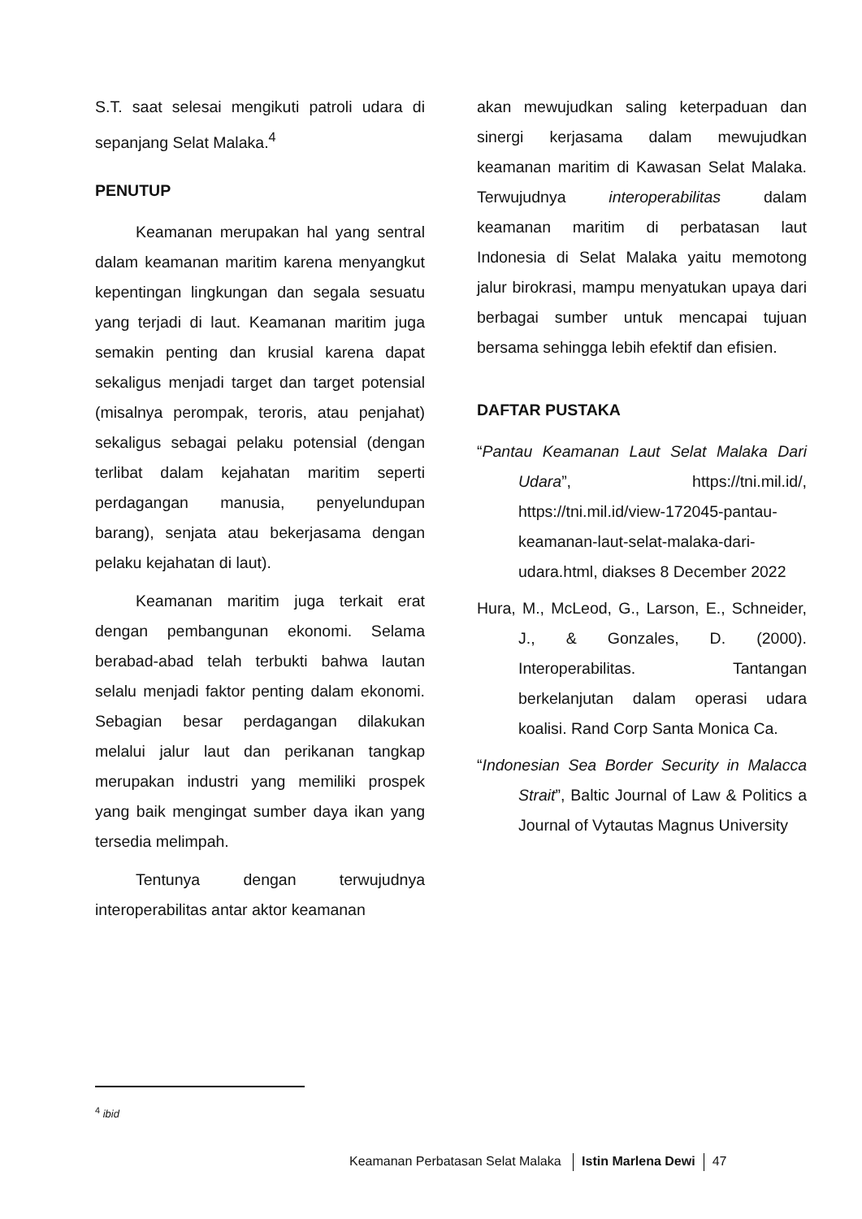S.T. saat selesai mengikuti patroli udara di sepanjang Selat Malaka.<sup>4</sup>
PENUTUP
Keamanan merupakan hal yang sentral dalam keamanan maritim karena menyangkut kepentingan lingkungan dan segala sesuatu yang terjadi di laut. Keamanan maritim juga semakin penting dan krusial karena dapat sekaligus menjadi target dan target potensial (misalnya perompak, teroris, atau penjahat) sekaligus sebagai pelaku potensial (dengan terlibat dalam kejahatan maritim seperti perdagangan manusia, penyelundupan barang), senjata atau bekerjasama dengan pelaku kejahatan di laut).
Keamanan maritim juga terkait erat dengan pembangunan ekonomi. Selama berabad-abad telah terbukti bahwa lautan selalu menjadi faktor penting dalam ekonomi. Sebagian besar perdagangan dilakukan melalui jalur laut dan perikanan tangkap merupakan industri yang memiliki prospek yang baik mengingat sumber daya ikan yang tersedia melimpah.
Tentunya dengan terwujudnya interoperabilitas antar aktor keamanan
akan mewujudkan saling keterpaduan dan sinergi kerjasama dalam mewujudkan keamanan maritim di Kawasan Selat Malaka. Terwujudnya interoperabilitas dalam keamanan maritim di perbatasan laut Indonesia di Selat Malaka yaitu memotong jalur birokrasi, mampu menyatukan upaya dari berbagai sumber untuk mencapai tujuan bersama sehingga lebih efektif dan efisien.
DAFTAR PUSTAKA
“Pantau Keamanan Laut Selat Malaka Dari Udara”, https://tni.mil.id/, https://tni.mil.id/view-172045-pantau-keamanan-laut-selat-malaka-dari-udara.html, diakses 8 December 2022
Hura, M., McLeod, G., Larson, E., Schneider, J., & Gonzales, D. (2000). Interoperabilitas. Tantangan berkelanjutan dalam operasi udara koalisi. Rand Corp Santa Monica Ca.
“Indonesian Sea Border Security in Malacca Strait”, Baltic Journal of Law & Politics a Journal of Vytautas Magnus University
<sup>4</sup> ibid
Keamanan Perbatasan Selat Malaka Istin Marlena Dewi 47